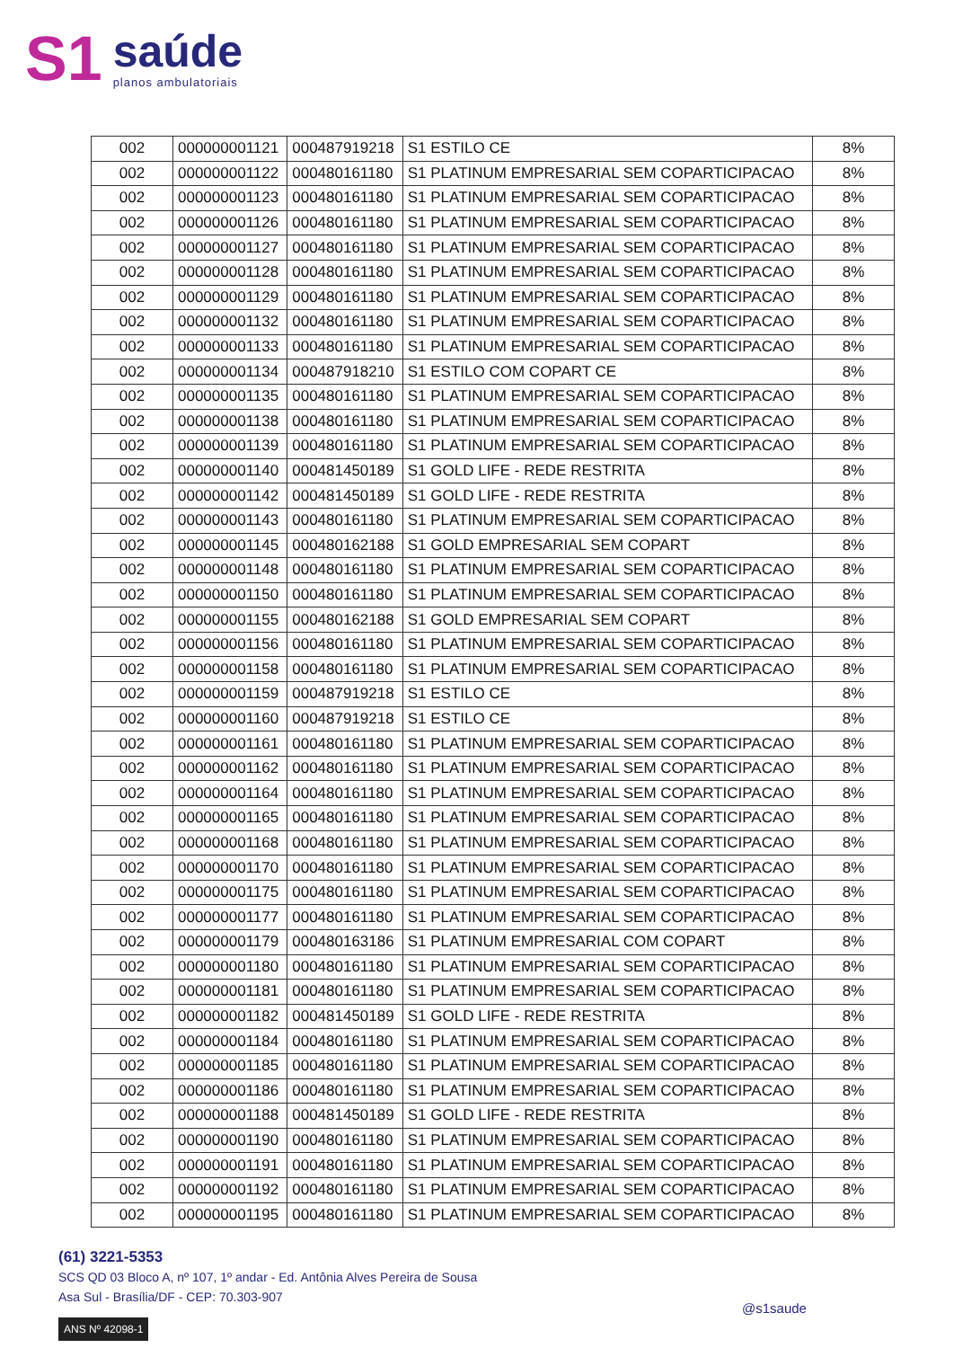S1
saúde
planos ambulatoriais
| 002 | 000000001121 | 000487919218 | S1 ESTILO CE | 8% |
| 002 | 000000001122 | 000480161180 | S1 PLATINUM EMPRESARIAL SEM COPARTICIPACAO | 8% |
| 002 | 000000001123 | 000480161180 | S1 PLATINUM EMPRESARIAL SEM COPARTICIPACAO | 8% |
| 002 | 000000001126 | 000480161180 | S1 PLATINUM EMPRESARIAL SEM COPARTICIPACAO | 8% |
| 002 | 000000001127 | 000480161180 | S1 PLATINUM EMPRESARIAL SEM COPARTICIPACAO | 8% |
| 002 | 000000001128 | 000480161180 | S1 PLATINUM EMPRESARIAL SEM COPARTICIPACAO | 8% |
| 002 | 000000001129 | 000480161180 | S1 PLATINUM EMPRESARIAL SEM COPARTICIPACAO | 8% |
| 002 | 000000001132 | 000480161180 | S1 PLATINUM EMPRESARIAL SEM COPARTICIPACAO | 8% |
| 002 | 000000001133 | 000480161180 | S1 PLATINUM EMPRESARIAL SEM COPARTICIPACAO | 8% |
| 002 | 000000001134 | 000487918210 | S1 ESTILO COM COPART CE | 8% |
| 002 | 000000001135 | 000480161180 | S1 PLATINUM EMPRESARIAL SEM COPARTICIPACAO | 8% |
| 002 | 000000001138 | 000480161180 | S1 PLATINUM EMPRESARIAL SEM COPARTICIPACAO | 8% |
| 002 | 000000001139 | 000480161180 | S1 PLATINUM EMPRESARIAL SEM COPARTICIPACAO | 8% |
| 002 | 000000001140 | 000481450189 | S1 GOLD LIFE - REDE RESTRITA | 8% |
| 002 | 000000001142 | 000481450189 | S1 GOLD LIFE - REDE RESTRITA | 8% |
| 002 | 000000001143 | 000480161180 | S1 PLATINUM EMPRESARIAL SEM COPARTICIPACAO | 8% |
| 002 | 000000001145 | 000480162188 | S1 GOLD EMPRESARIAL SEM COPART | 8% |
| 002 | 000000001148 | 000480161180 | S1 PLATINUM EMPRESARIAL SEM COPARTICIPACAO | 8% |
| 002 | 000000001150 | 000480161180 | S1 PLATINUM EMPRESARIAL SEM COPARTICIPACAO | 8% |
| 002 | 000000001155 | 000480162188 | S1 GOLD EMPRESARIAL SEM COPART | 8% |
| 002 | 000000001156 | 000480161180 | S1 PLATINUM EMPRESARIAL SEM COPARTICIPACAO | 8% |
| 002 | 000000001158 | 000480161180 | S1 PLATINUM EMPRESARIAL SEM COPARTICIPACAO | 8% |
| 002 | 000000001159 | 000487919218 | S1 ESTILO CE | 8% |
| 002 | 000000001160 | 000487919218 | S1 ESTILO CE | 8% |
| 002 | 000000001161 | 000480161180 | S1 PLATINUM EMPRESARIAL SEM COPARTICIPACAO | 8% |
| 002 | 000000001162 | 000480161180 | S1 PLATINUM EMPRESARIAL SEM COPARTICIPACAO | 8% |
| 002 | 000000001164 | 000480161180 | S1 PLATINUM EMPRESARIAL SEM COPARTICIPACAO | 8% |
| 002 | 000000001165 | 000480161180 | S1 PLATINUM EMPRESARIAL SEM COPARTICIPACAO | 8% |
| 002 | 000000001168 | 000480161180 | S1 PLATINUM EMPRESARIAL SEM COPARTICIPACAO | 8% |
| 002 | 000000001170 | 000480161180 | S1 PLATINUM EMPRESARIAL SEM COPARTICIPACAO | 8% |
| 002 | 000000001175 | 000480161180 | S1 PLATINUM EMPRESARIAL SEM COPARTICIPACAO | 8% |
| 002 | 000000001177 | 000480161180 | S1 PLATINUM EMPRESARIAL SEM COPARTICIPACAO | 8% |
| 002 | 000000001179 | 000480163186 | S1 PLATINUM EMPRESARIAL COM COPART | 8% |
| 002 | 000000001180 | 000480161180 | S1 PLATINUM EMPRESARIAL SEM COPARTICIPACAO | 8% |
| 002 | 000000001181 | 000480161180 | S1 PLATINUM EMPRESARIAL SEM COPARTICIPACAO | 8% |
| 002 | 000000001182 | 000481450189 | S1 GOLD LIFE - REDE RESTRITA | 8% |
| 002 | 000000001184 | 000480161180 | S1 PLATINUM EMPRESARIAL SEM COPARTICIPACAO | 8% |
| 002 | 000000001185 | 000480161180 | S1 PLATINUM EMPRESARIAL SEM COPARTICIPACAO | 8% |
| 002 | 000000001186 | 000480161180 | S1 PLATINUM EMPRESARIAL SEM COPARTICIPACAO | 8% |
| 002 | 000000001188 | 000481450189 | S1 GOLD LIFE - REDE RESTRITA | 8% |
| 002 | 000000001190 | 000480161180 | S1 PLATINUM EMPRESARIAL SEM COPARTICIPACAO | 8% |
| 002 | 000000001191 | 000480161180 | S1 PLATINUM EMPRESARIAL SEM COPARTICIPACAO | 8% |
| 002 | 000000001192 | 000480161180 | S1 PLATINUM EMPRESARIAL SEM COPARTICIPACAO | 8% |
| 002 | 000000001195 | 000480161180 | S1 PLATINUM EMPRESARIAL SEM COPARTICIPACAO | 8% |
(61) 3221-5353
SCS QD 03 Bloco A, nº 107, 1º andar - Ed. Antônia Alves Pereira de Sousa
Asa Sul - Brasília/DF - CEP: 70.303-907
ANS Nº 42098-1
@s1saude